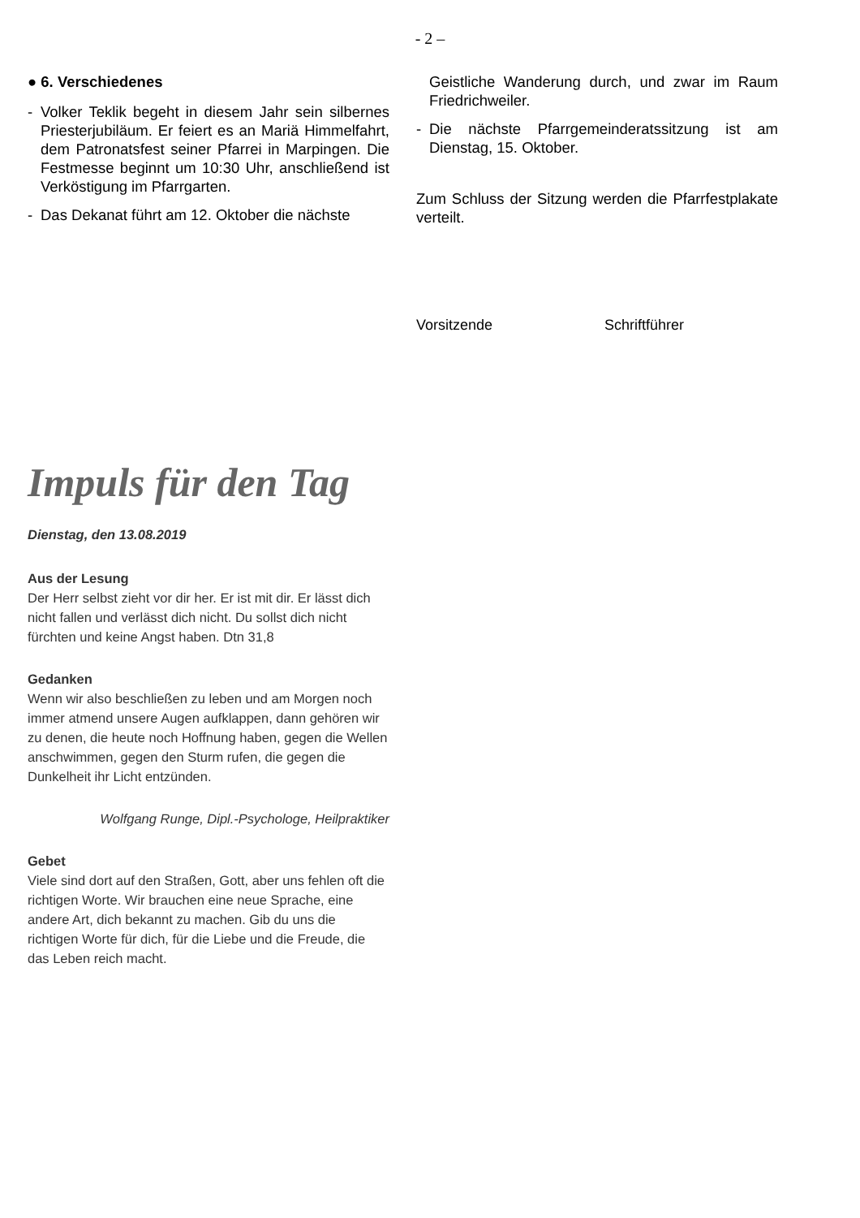- 2 –
● 6. Verschiedenes
- Volker Teklik begeht in diesem Jahr sein silbernes Priesterjubiläum. Er feiert es an Mariä Himmelfahrt, dem Patronatsfest seiner Pfarrei in Marpingen. Die Festmesse beginnt um 10:30 Uhr, anschließend ist Verköstigung im Pfarrgarten.
- Das Dekanat führt am 12. Oktober die nächste
Geistliche Wanderung durch, und zwar im Raum Friedrichweiler.
- Die nächste Pfarrgemeinderatssitzung ist am Dienstag, 15. Oktober.
Zum Schluss der Sitzung werden die Pfarrfestplakate verteilt.
Vorsitzende Schriftführer
Impuls für den Tag
Dienstag, den 13.08.2019
Aus der Lesung
Der Herr selbst zieht vor dir her. Er ist mit dir. Er lässt dich nicht fallen und verlässt dich nicht. Du sollst dich nicht fürchten und keine Angst haben. Dtn 31,8
Gedanken
Wenn wir also beschließen zu leben und am Morgen noch immer atmend unsere Augen aufklappen, dann gehören wir zu denen, die heute noch Hoffnung haben, gegen die Wellen anschwimmen, gegen den Sturm rufen, die gegen die Dunkelheit ihr Licht entzünden.
Wolfgang Runge, Dipl.-Psychologe, Heilpraktiker
Gebet
Viele sind dort auf den Straßen, Gott, aber uns fehlen oft die richtigen Worte. Wir brauchen eine neue Sprache, eine andere Art, dich bekannt zu machen. Gib du uns die richtigen Worte für dich, für die Liebe und die Freude, die das Leben reich macht.